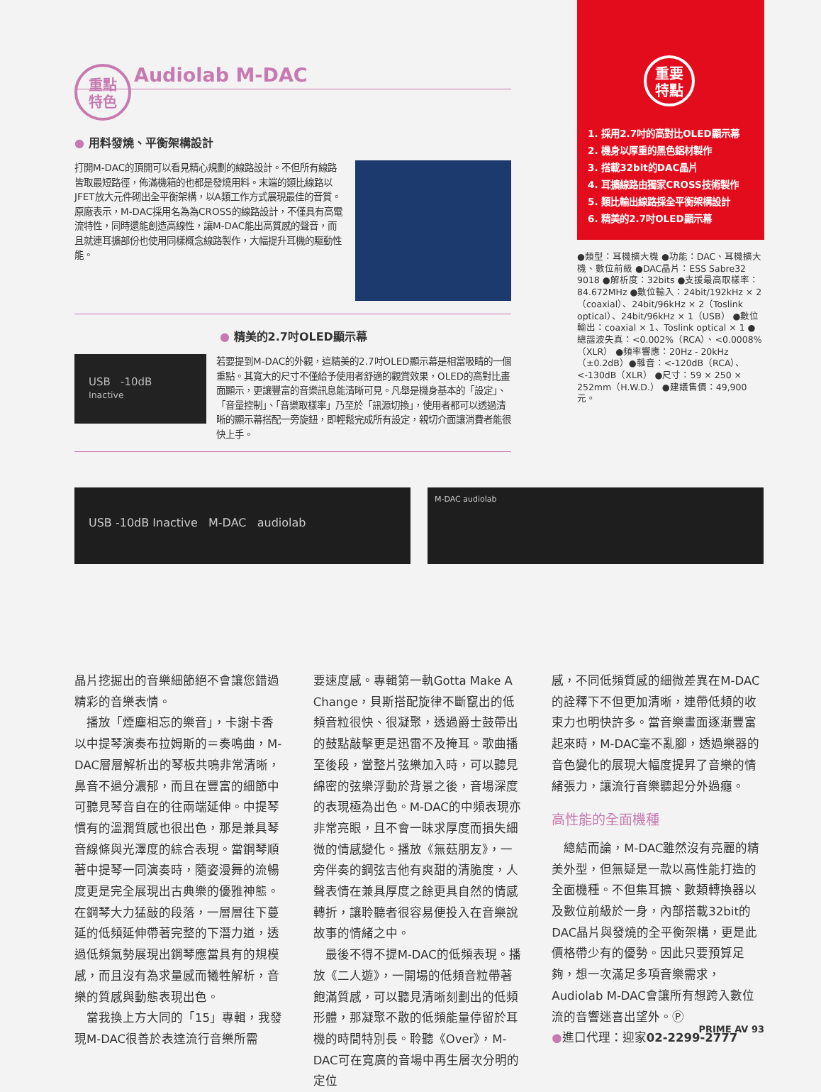重點
特色
Audiolab M-DAC
● 用料發燒、平衡架構設計
打開M-DAC的頂開可以看見精心規劃的線路設計。不但所有線路皆取最短路徑，佈滿機箱的也都是發燒用料。末端的類比線路以JFET放大元件砌出全平衡架構，以A類工作方式展現最佳的音質。原廠表示，M-DAC採用名為為CROSS的線路設計，不僅具有高電流特性，同時還能創造高線性，讓M-DAC能出高質感的聲音，而且就連耳擴部份也使用同樣概念線路製作，大幅提升耳機的驅動性能。
● 精美的2.7吋OLED顯示幕
USB -10dB
Inactive
若要提到M-DAC的外觀，這精美的2.7吋OLED顯示幕是相當吸睛的一個重點。其寬大的尺寸不僅給予使用者舒適的觀賞效果，OLED的高對比畫面顯示，更讓豐富的音樂訊息能清晰可見。凡舉是機身基本的「設定」、「音量控制」、「音樂取樣率」乃至於「訊源切換」，使用者都可以透過清晰的顯示幕搭配一旁旋鈕，即輕鬆完成所有設定，親切介面讓消費者能很快上手。
重要
特點
1. 採用2.7吋的高對比OLED顯示幕
2. 機身以厚重的黑色鋁材製作
3. 搭載32bit的DAC晶片
4. 耳擴線路由獨家CROSS技術製作
5. 類比輸出線路採全平衡架構設計
6. 精美的2.7吋OLED顯示幕
●類型：耳機擴大機 ●功能：DAC、耳機擴大機、數位前級 ●DAC晶片：ESS Sabre32 9018 ●解析度：32bits ●支援最高取樣率：84.672MHz ●數位輸入：24bit/192kHz × 2（coaxial）、24bit/96kHz × 2（Toslink optical）、24bit/96kHz × 1（USB） ●數位輸出：coaxial × 1、Toslink optical × 1 ●總諧波失真：<0.002%（RCA）、<0.0008%（XLR） ●頻率響應：20Hz - 20kHz（±0.2dB）●雜音：<-120dB（RCA）、<-130dB（XLR） ●尺寸：59 × 250 × 252mm（H.W.D.） ●建議售價：49,900元。
USB -10dB Inactive M-DAC audiolab
M-DAC audiolab
晶片挖掘出的音樂細節絕不會讓您錯過精彩的音樂表情。
　播放「煙塵相忘的樂音」，卡謝卡香以中提琴演奏布拉姆斯的＝奏鳴曲，M-DAC層層解析出的琴板共鳴非常清晰，鼻音不過分濃郁，而且在豐富的細節中可聽見琴音自在的往兩端延伸。中提琴慣有的溫潤質感也很出色，那是兼具琴音線條與光澤度的綜合表現。當鋼琴順著中提琴一同演奏時，隨姿漫舞的流暢度更是完全展現出古典樂的優雅神態。在鋼琴大力猛敲的段落，一層層往下蔓延的低頻延伸帶著完整的下潛力道，透過低頻氣勢展現出鋼琴應當具有的規模感，而且沒有為求量感而犧牲解析，音樂的質感與動態表現出色。
　當我換上方大同的「15」專輯，我發現M-DAC很善於表達流行音樂所需
要速度感。專輯第一軌Gotta Make A Change，貝斯搭配旋律不斷竄出的低頻音粒很快、很凝聚，透過爵士鼓帶出的鼓點敲擊更是迅雷不及掩耳。歌曲播至後段，當整片弦樂加入時，可以聽見綿密的弦樂浮動於背景之後，音場深度的表現極為出色。M-DAC的中頻表現亦非常亮眼，且不會一昧求厚度而損失細微的情感變化。播放《無菇朋友》，一旁伴奏的鋼弦吉他有爽甜的清脆度，人聲表情在兼具厚度之餘更具自然的情感轉折，讓聆聽者很容易便投入在音樂說故事的情緒之中。
　最後不得不提M-DAC的低頻表現。播放《二人遊》，一開場的低頻音粒帶著飽滿質感，可以聽見清晰刻劃出的低頻形體，那凝聚不散的低頻能量停留於耳機的時間特別長。聆聽《Over》，M-DAC可在寬廣的音場中再生層次分明的定位
感，不同低頻質感的細微差異在M-DAC的詮釋下不但更加清晰，連帶低頻的收束力也明快許多。當音樂畫面逐漸豐富起來時，M-DAC毫不亂腳，透過樂器的音色變化的展現大幅度提昇了音樂的情緒張力，讓流行音樂聽起分外過癮。
高性能的全面機種
　總結而論，M-DAC雖然沒有亮麗的精美外型，但無疑是一款以高性能打造的全面機種。不但集耳擴、數類轉換器以及數位前級於一身，內部搭載32bit的DAC晶片與發燒的全平衡架構，更是此價格帶少有的優勢。因此只要預算足夠，想一次滿足多項音樂需求，Audiolab M-DAC會讓所有想跨入數位流的音響迷喜出望外。Ⓟ
●進口代理：迎家02-2299-2777
PRIME AV 93